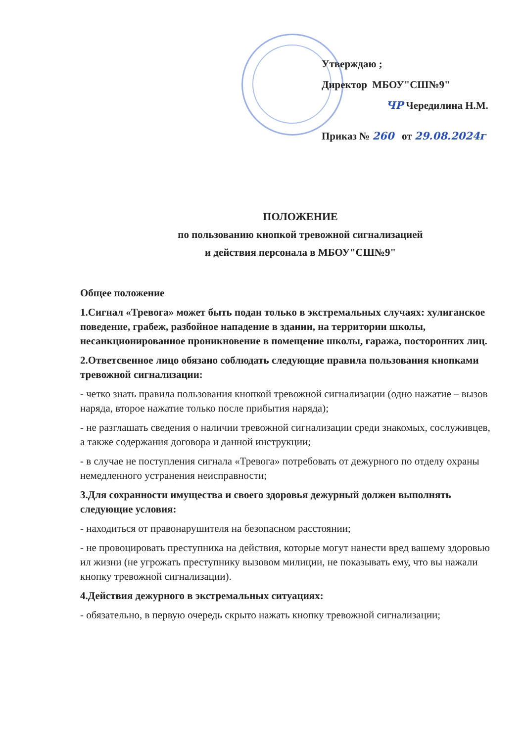Утверждаю ;
Директор МБОУ"СШ№9"
ЧР Чередилина Н.М.
Приказ № 260 от 29.08.2024г
ПОЛОЖЕНИЕ
по пользованию кнопкой тревожной сигнализацией
и действия персонала в МБОУ"СШ№9"
Общее положение
1.Сигнал «Тревога» может быть подан только в экстремальных случаях: хулиганское поведение, грабеж, разбойное нападение в здании, на территории школы, несанкционированное проникновение в помещение школы, гаража, посторонних лиц.
2.Ответсвенное лицо обязано соблюдать следующие правила пользования кнопками тревожной сигнализации:
- четко знать правила пользования кнопкой тревожной сигнализации (одно нажатие – вызов наряда, второе нажатие только после прибытия наряда);
- не разглашать сведения о наличии тревожной сигнализации среди знакомых, сослуживцев, а также содержания договора и данной инструкции;
- в случае не поступления сигнала «Тревога» потребовать от дежурного по отделу охраны немедленного устранения неисправности;
3.Для сохранности имущества и своего здоровья дежурный должен выполнять следующие условия:
- находиться от правонарушителя на безопасном расстоянии;
- не провоцировать преступника на действия, которые могут нанести вред вашему здоровью ил жизни (не угрожать преступнику вызовом милиции, не показывать ему, что вы нажали кнопку тревожной сигнализации).
4.Действия дежурного в экстремальных ситуациях:
- обязательно, в первую очередь скрыто нажать кнопку тревожной сигнализации;